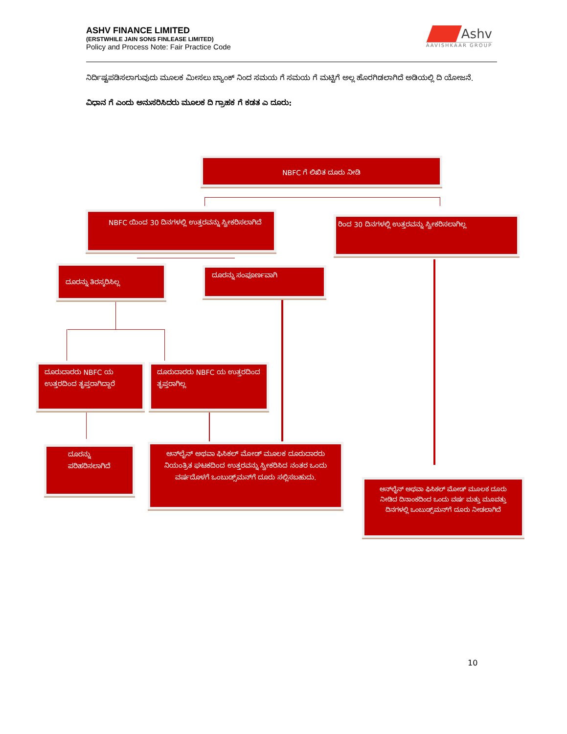ASHV FINANCE LIMITED
(ERSTWHILE JAIN SONS FINLEASE LIMITED)
Policy and Process Note: Fair Practice Code
Ashv
AAVISHKAAR GROUP
ನಿರ್ದಿಷ್ಟಪಡಿಸಲಾಗುವುದು ಮೂಲಕ ಮೀಸಲು ಬ್ಯಾಂಕ್ ನಿಂದ ಸಮಯ ಗೆ ಸಮಯ ಗೆ ಮಟ್ಟಿಗೆ ಅಲ್ಲ ಹೊರಗಿಡಲಾಗಿದೆ ಅಡಿಯಲ್ಲಿ ದಿ ಯೋಜನೆ.
ವಿಧಾನ ಗೆ ಎಂದು ಅನುಸರಿಸಿದರು ಮೂಲಕ ದಿ ಗ್ರಾಹಕ ಗೆ ಕಡತ ಎ ದೂರು:
NBFC ಗೆ ಲಿಖಿತ ದೂರು ನೀಡಿ
NBFC ಯಿಂದ 30 ದಿನಗಳಲ್ಲಿ ಉತ್ತರವನ್ನು ಸ್ವೀಕರಿಸಲಾಗಿದೆ
ರಿಂದ 30 ದಿನಗಳಲ್ಲಿ ಉತ್ತರವನ್ನು ಸ್ವೀಕರಿಸಲಾಗಿಲ್ಲ
ದೂರನ್ನು ತಿರಸ್ಕರಿಸಿಲ್ಲ ದೂರನ್ನು ಸಂಪೂರ್ಣವಾಗಿ
ದೂರುದಾರರು NBFC ಯ ಉತ್ತರದಿಂದ ತೃಪ್ತರಾಗಿದ್ದಾರೆ
ದೂರುದಾರರು NBFC ಯ ಉತ್ತರದಿಂದ ತೃಪ್ತರಾಗಿಲ್ಲ
ದೂರನ್ನು ಪರಿಹರಿಸಲಾಗಿದೆ
ಆನ್‌ಲೈನ್ ಅಥವಾ ಫಿಸಿಕಲ್ ಮೋಡ್ ಮೂಲಕ ದೂರುದಾರರು ನಿಯಂತ್ರಿತ ಘಟಕದಿಂದ ಉತ್ತರವನ್ನು ಸ್ವೀಕರಿಸಿದ ನಂತರ ಒಂದು ವರ್ಷದೊಳಗೆ ಒಂಬುಡ್ಸ್‌ಮನ್‌ಗೆ ದೂರು ಸಲ್ಲಿಸಬಹುದು.
ಆನ್‌ಲೈನ್ ಅಥವಾ ಫಿಸಿಕಲ್ ಮೋಡ್ ಮೂಲಕ ದೂರು ನೀಡಿದ ದಿನಾಂಕದಿಂದ ಒಂದು ವರ್ಷ ಮತ್ತು ಮೂವತ್ತು ದಿನಗಳಲ್ಲಿ ಒಂಬುಡ್ಸ್‌ಮನ್‌ಗೆ ದೂರು ನೀಡಲಾಗಿದೆ
10